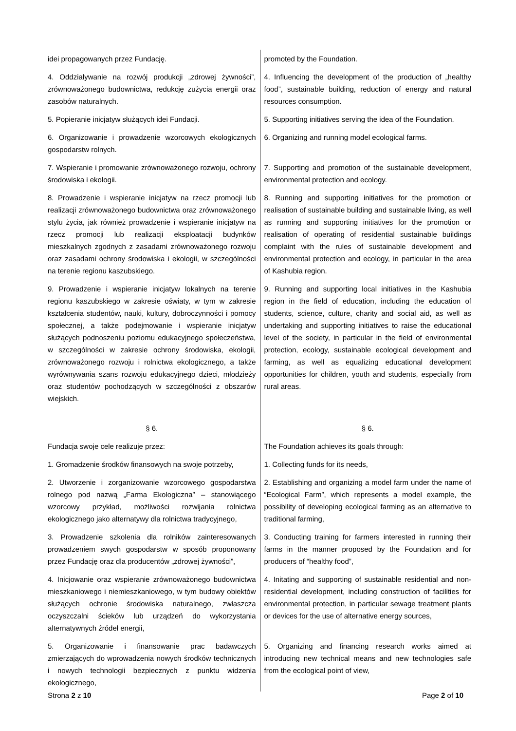| idei propagowanych przez Fundację. | promoted by the Foundation. |
| 4. Oddziaływanie na rozwój produkcji „zdrowej żywności”, zrównoważonego budownictwa, redukcję zużycia energii oraz zasobów naturalnych. | 4. Influencing the development of the production of „healthy food”, sustainable building, reduction of energy and natural resources consumption. |
| 5. Popieranie inicjatyw służących idei Fundacji. | 5. Supporting initiatives serving the idea of the Foundation. |
| 6. Organizowanie i prowadzenie wzorcowych ekologicznych gospodarstw rolnych. | 6. Organizing and running model ecological farms. |
| 7. Wspieranie i promowanie zrównoważonego rozwoju, ochrony środowiska i ekologii. | 7. Supporting and promotion of the sustainable development, environmental protection and ecology. |
| 8. Prowadzenie i wspieranie inicjatyw na rzecz promocji lub realizacji zrównoważonego budownictwa oraz zrównoważonego stylu życia, jak również prowadzenie i wspieranie inicjatyw na rzecz promocji lub realizacji eksploatacji budynków mieszkalnych zgodnych z zasadami zrównoważonego rozwoju oraz zasadami ochrony środowiska i ekologii, w szczególności na terenie regionu kaszubskiego. | 8. Running and supporting initiatives for the promotion or realisation of sustainable building and sustainable living, as well as running and supporting initiatives for the promotion or realisation of operating of residential sustainable buildings complaint with the rules of sustainable development and environmental protection and ecology, in particular in the area of Kashubia region. |
| 9. Prowadzenie i wspieranie inicjatyw lokalnych na terenie regionu kaszubskiego w zakresie oświaty, w tym w zakresie kształcenia studentów, nauki, kultury, dobroczynności i pomocy społecznej, a także podejmowanie i wspieranie inicjatyw służących podnoszeniu poziomu edukacyjnego społeczeństwa, w szczególności w zakresie ochrony środowiska, ekologii, zrównoważonego rozwoju i rolnictwa ekologicznego, a także wyrównywania szans rozwoju edukacyjnego dzieci, młodzieży oraz studentów pochodzących w szczególności z obszarów wiejskich. | 9. Running and supporting local initiatives in the Kashubia region in the field of education, including the education of students, science, culture, charity and social aid, as well as undertaking and supporting initiatives to raise the educational level of the society, in particular in the field of environmental protection, ecology, sustainable ecological development and farming, as well as equalizing educational development opportunities for children, youth and students, especially from rural areas. |
| § 6. | § 6. |
| Fundacja swoje cele realizuje przez: | The Foundation achieves its goals through: |
| 1. Gromadzenie środków finansowych na swoje potrzeby, | 1. Collecting funds for its needs, |
| 2. Utworzenie i zorganizowanie wzorcowego gospodarstwa rolnego pod nazwą „Farma Ekologiczna” – stanowiącego wzorcowy przykład, możliwości rozwijania rolnictwa ekologicznego jako alternatywy dla rolnictwa tradycyjnego, | 2. Establishing and organizing a model farm under the name of “Ecological Farm”, which represents a model example, the possibility of developing ecological farming as an alternative to traditional farming, |
| 3. Prowadzenie szkolenia dla rolników zainteresowanych prowadzeniem swych gospodarstw w sposób proponowany przez Fundację oraz dla producentów „zdrowej żywności”, | 3. Conducting training for farmers interested in running their farms in the manner proposed by the Foundation and for producers of “healthy food”, |
| 4. Inicjowanie oraz wspieranie zrównoważonego budownictwa mieszkaniowego i niemieszkaniowego, w tym budowy obiektów służących ochronie środowiska naturalnego, zwłaszcza oczyszczalni ścieków lub urządzeń do wykorzystania alternatywnych źródeł energii, | 4. Initating and supporting of sustainable residential and non-residential development, including construction of facilities for environmental protection, in particular sewage treatment plants or devices for the use of alternative energy sources, |
| 5. Organizowanie i finansowanie prac badawczych zmierzających do wprowadzenia nowych środków technicznych i nowych technologii bezpiecznych z punktu widzenia ekologicznego, | 5. Organizing and financing research works aimed at introducing new technical means and new technologies safe from the ecological point of view, |
Strona 2 z 10 Page 2 of 10